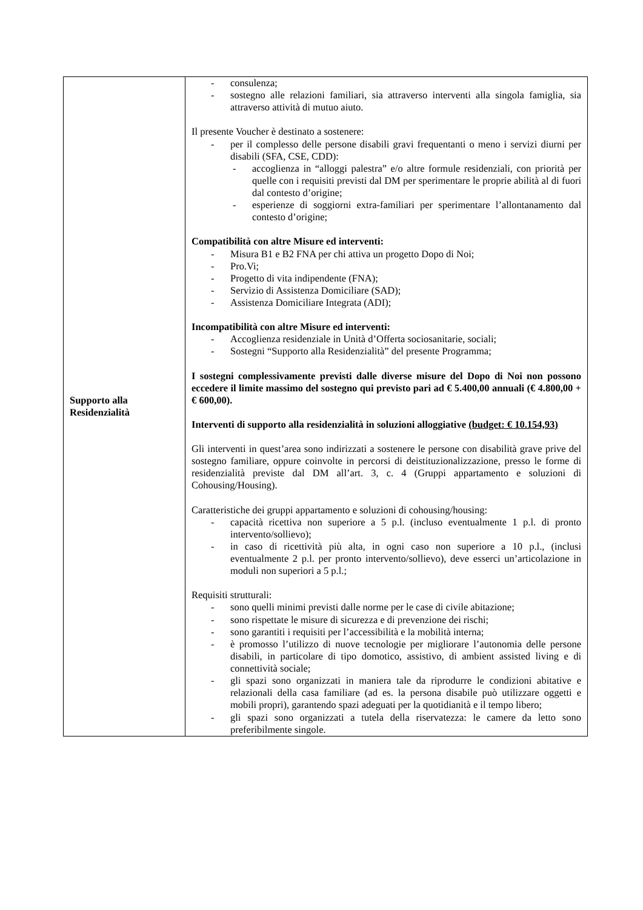| Supporto alla Residenzialità | - consulenza; - sostegno alle relazioni familiari, sia attraverso interventi alla singola famiglia, sia attraverso attività di mutuo aiuto. Il presente Voucher è destinato a sostenere: - per il complesso delle persone disabili gravi frequentanti o meno i servizi diurni per disabili (SFA, CSE, CDD): - accoglienza in “alloggi palestra” e/o altre formule residenziali, con priorità per quelle con i requisiti previsti dal DM per sperimentare le proprie abilità al di fuori dal contesto d’origine; - esperienze di soggiorni extra-familiari per sperimentare l’allontanamento dal contesto d’origine; Compatibilità con altre Misure ed interventi: - Misura B1 e B2 FNA per chi attiva un progetto Dopo di Noi; - Pro.Vi; - Progetto di vita indipendente (FNA); - Servizio di Assistenza Domiciliare (SAD); - Assistenza Domiciliare Integrata (ADI); Incompatibilità con altre Misure ed interventi: - Accoglienza residenziale in Unità d’Offerta sociosanitarie, sociali; - Sostegni “Supporto alla Residenzialità” del presente Programma; I sostegni complessivamente previsti dalle diverse misure del Dopo di Noi non possono eccedere il limite massimo del sostegno qui previsto pari ad € 5.400,00 annuali (€ 4.800,00 + € 600,00). Interventi di supporto alla residenzialità in soluzioni alloggiative (budget: € 10.154,93) Gli interventi in quest’area sono indirizzati a sostenere le persone con disabilità grave prive del sostegno familiare, oppure coinvolte in percorsi di deistituzionalizzazione, presso le forme di residenzialità previste dal DM all’art. 3, c. 4 (Gruppi appartamento e soluzioni di Cohousing/Housing). Caratteristiche dei gruppi appartamento e soluzioni di cohousing/housing: - capacità ricettiva non superiore a 5 p.l. (incluso eventualmente 1 p.l. di pronto intervento/sollievo); - in caso di ricettività più alta, in ogni caso non superiore a 10 p.l., (inclusi eventualmente 2 p.l. per pronto intervento/sollievo), deve esserci un’articolazione in moduli non superiori a 5 p.l.; Requisiti strutturali: - sono quelli minimi previsti dalle norme per le case di civile abitazione; - sono rispettate le misure di sicurezza e di prevenzione dei rischi; - sono garantiti i requisiti per l’accessibilità e la mobilità interna; - è promosso l’utilizzo di nuove tecnologie per migliorare l’autonomia delle persone disabili, in particolare di tipo domotico, assistivo, di ambient assisted living e di connettività sociale; - gli spazi sono organizzati in maniera tale da riprodurre le condizioni abitative e relazionali della casa familiare (ad es. la persona disabile può utilizzare oggetti e mobili propri), garantendo spazi adeguati per la quotidianità e il tempo libero; - gli spazi sono organizzati a tutela della riservatezza: le camere da letto sono preferibilmente singole. |